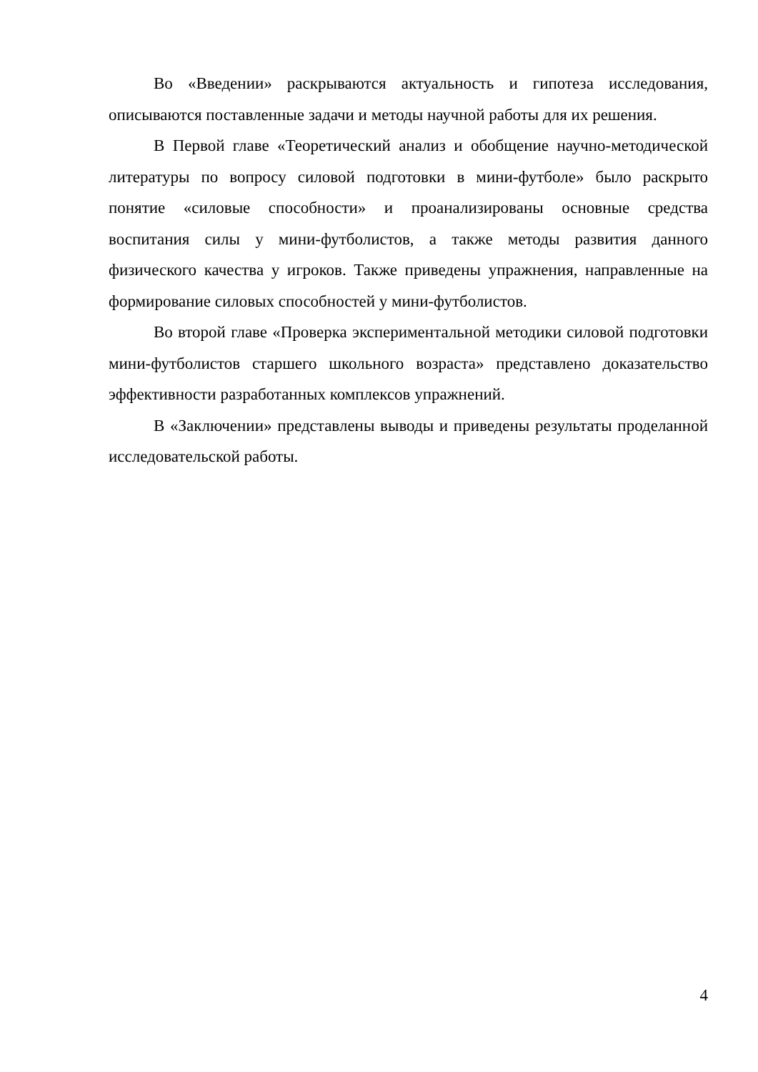Во «Введении» раскрываются актуальность и гипотеза исследования, описываются поставленные задачи и методы научной работы для их решения.
В Первой главе «Теоретический анализ и обобщение научно-методической литературы по вопросу силовой подготовки в мини-футболе» было раскрыто понятие «силовые способности» и проанализированы основные средства воспитания силы у мини-футболистов, а также методы развития данного физического качества у игроков. Также приведены упражнения, направленные на формирование силовых способностей у мини-футболистов.
Во второй главе «Проверка экспериментальной методики силовой подготовки мини-футболистов старшего школьного возраста» представлено доказательство эффективности разработанных комплексов упражнений.
В «Заключении» представлены выводы и приведены результаты проделанной исследовательской работы.
4